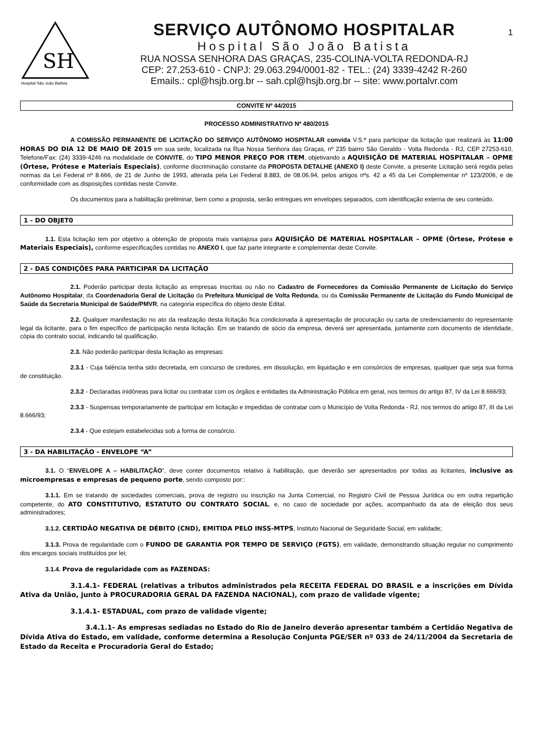1
SH
Hospital São João Batista
SERVIÇO AUTÔNOMO HOSPITALAR
Hospital São João Batista
RUA NOSSA SENHORA DAS GRAÇAS, 235-COLINA-VOLTA REDONDA-RJ
CEP: 27.253-610 - CNPJ: 29.063.294/0001-82 - TEL.: (24) 3339-4242 R-260
Emails.: cpl@hsjb.org.br -- sah.cpl@hsjb.org.br -- site: www.portalvr.com
CONVITE Nº 44/2015
PROCESSO ADMINISTRATIVO Nº 480/2015
A COMISSÃO PERMANENTE DE LICITAÇÃO DO SERVIÇO AUTÔNOMO HOSPITALAR convida V.S.ª para participar da licitação que realizará às 11:00 HORAS DO DIA 12 DE MAIO DE 2015 em sua sede, localizada na Rua Nossa Senhora das Graças, nº 235 bairro São Geraldo - Volta Redonda - RJ, CEP 27253-610, Telefone/Fax: (24) 3339-4246 na modalidade de CONVITE, do TIPO MENOR PREÇO POR ITEM, objetivando a AQUISIÇÃO DE MATERIAL HOSPITALAR – OPME (Órtese, Prótese e Materiais Especiais), conforme discriminação constante da PROPOSTA DETALHE (ANEXO I) deste Convite, a presente Licitação será regida pelas normas da Lei Federal nº 8.666, de 21 de Junho de 1993, alterada pela Lei Federal 8.883, de 08.06.94, pelos artigos nºs. 42 a 45 da Lei Complementar nº 123/2006, e de conformidade com as disposições contidas neste Convite.
Os documentos para a habilitação preliminar, bem como a proposta, serão entregues em envelopes separados, com identificação externa de seu conteúdo.
1 - DO OBJET0
1.1. Esta licitação tem por objetivo a obtenção de proposta mais vantajosa para AQUISIÇÃO DE MATERIAL HOSPITALAR – OPME (Órtese, Prótese e Materiais Especiais), conforme especificações contidas no ANEXO I, que faz parte integrante e complementar deste Convite.
2 - DAS CONDIÇÕES PARA PARTICIPAR DA LICITAÇÃO
2.1. Poderão participar desta licitação as empresas inscritas ou não no Cadastro de Fornecedores da Comissão Permanente de Licitação do Serviço Autônomo Hospitalar, da Coordenadoria Geral de Licitação da Prefeitura Municipal de Volta Redonda, ou da Comissão Permanente de Licitação do Fundo Municipal de Saúde da Secretaria Municipal de Saúde/PMVR, na categoria específica do objeto deste Edital.
2.2. Qualquer manifestação no ato da realização desta licitação fica condicionada à apresentação de procuração ou carta de credenciamento do representante legal da licitante, para o fim específico de participação nesta licitação. Em se tratando de sócio da empresa, deverá ser apresentada, juntamente com documento de identidade, cópia do contrato social, indicando tal qualificação.
2.3. Não poderão participar desta licitação as empresas:
2.3.1 - Cuja falência tenha sido decretada, em concurso de credores, em dissolução, em liquidação e em consórcios de empresas, qualquer que seja sua forma de constituição.
2.3.2 - Declaradas inidôneas para licitar ou contratar com os órgãos e entidades da Administração Pública em geral, nos termos do artigo 87, IV da Lei 8.666/93;
2.3.3 - Suspensas temporariamente de participar em licitação e impedidas de contratar com o Município de Volta Redonda - RJ, nos termos do artigo 87, III da Lei 8.666/93;
2.3.4 - Que estejam estabelecidas sob a forma de consórcio.
3 - DA HABILITAÇÃO - ENVELOPE “A”
3.1. O “ENVELOPE A – HABILITAÇÃO”, deve conter documentos relativo à habilitação, que deverão ser apresentados por todas as licitantes, inclusive as microempresas e empresas de pequeno porte, sendo composto por::
3.1.1. Em se tratando de sociedades comerciais, prova de registro ou inscrição na Junta Comercial, no Registro Civil de Pessoa Jurídica ou em outra repartição competente, do ATO CONSTITUTIVO, ESTATUTO OU CONTRATO SOCIAL, e, no caso de sociedade por ações, acompanhado da ata de eleição dos seus administradores;
3.1.2. CERTIDÃO NEGATIVA DE DÉBITO (CND), EMITIDA PELO INSS-MTPS, Instituto Nacional de Seguridade Social, em validade;
3.1.3. Prova de regularidade com o FUNDO DE GARANTIA POR TEMPO DE SERVIÇO (FGTS), em validade, demonstrando situação regular no cumprimento dos encargos sociais instituídos por lei;
3.1.4. Prova de regularidade com as FAZENDAS:
3.1.4.1- FEDERAL (relativas a tributos administrados pela RECEITA FEDERAL DO BRASIL e a inscrições em Dívida Ativa da União, junto à PROCURADORIA GERAL DA FAZENDA NACIONAL), com prazo de validade vigente;
3.1.4.1- ESTADUAL, com prazo de validade vigente;
3.4.1.1- As empresas sediadas no Estado do Rio de Janeiro deverão apresentar também a Certidão Negativa de Dívida Ativa do Estado, em validade, conforme determina a Resolução Conjunta PGE/SER nº 033 de 24/11/2004 da Secretaria de Estado da Receita e Procuradoria Geral do Estado;